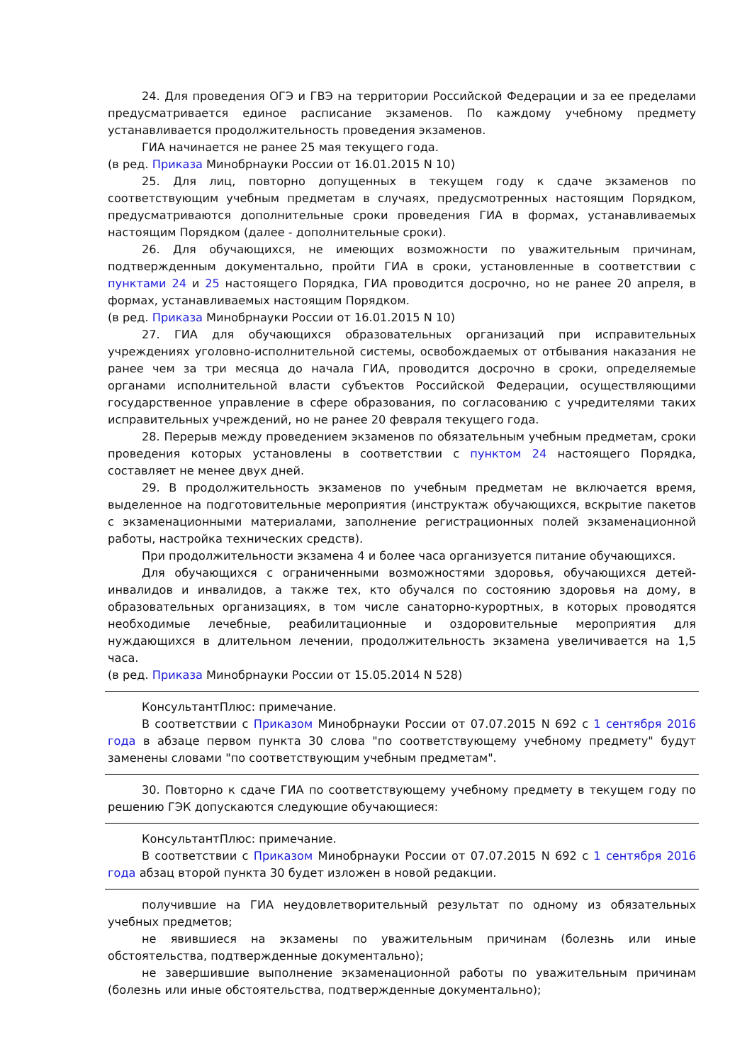24. Для проведения ОГЭ и ГВЭ на территории Российской Федерации и за ее пределами предусматривается единое расписание экзаменов. По каждому учебному предмету устанавливается продолжительность проведения экзаменов.
ГИА начинается не ранее 25 мая текущего года.
(в ред. Приказа Минобрнауки России от 16.01.2015 N 10)
25. Для лиц, повторно допущенных в текущем году к сдаче экзаменов по соответствующим учебным предметам в случаях, предусмотренных настоящим Порядком, предусматриваются дополнительные сроки проведения ГИА в формах, устанавливаемых настоящим Порядком (далее - дополнительные сроки).
26. Для обучающихся, не имеющих возможности по уважительным причинам, подтвержденным документально, пройти ГИА в сроки, установленные в соответствии с пунктами 24 и 25 настоящего Порядка, ГИА проводится досрочно, но не ранее 20 апреля, в формах, устанавливаемых настоящим Порядком.
(в ред. Приказа Минобрнауки России от 16.01.2015 N 10)
27. ГИА для обучающихся образовательных организаций при исправительных учреждениях уголовно-исполнительной системы, освобождаемых от отбывания наказания не ранее чем за три месяца до начала ГИА, проводится досрочно в сроки, определяемые органами исполнительной власти субъектов Российской Федерации, осуществляющими государственное управление в сфере образования, по согласованию с учредителями таких исправительных учреждений, но не ранее 20 февраля текущего года.
28. Перерыв между проведением экзаменов по обязательным учебным предметам, сроки проведения которых установлены в соответствии с пунктом 24 настоящего Порядка, составляет не менее двух дней.
29. В продолжительность экзаменов по учебным предметам не включается время, выделенное на подготовительные мероприятия (инструктаж обучающихся, вскрытие пакетов с экзаменационными материалами, заполнение регистрационных полей экзаменационной работы, настройка технических средств).
При продолжительности экзамена 4 и более часа организуется питание обучающихся.
Для обучающихся с ограниченными возможностями здоровья, обучающихся детей-инвалидов и инвалидов, а также тех, кто обучался по состоянию здоровья на дому, в образовательных организациях, в том числе санаторно-курортных, в которых проводятся необходимые лечебные, реабилитационные и оздоровительные мероприятия для нуждающихся в длительном лечении, продолжительность экзамена увеличивается на 1,5 часа.
(в ред. Приказа Минобрнауки России от 15.05.2014 N 528)
КонсультантПлюс: примечание.
В соответствии с Приказом Минобрнауки России от 07.07.2015 N 692 с 1 сентября 2016 года в абзаце первом пункта 30 слова "по соответствующему учебному предмету" будут заменены словами "по соответствующим учебным предметам".
30. Повторно к сдаче ГИА по соответствующему учебному предмету в текущем году по решению ГЭК допускаются следующие обучающиеся:
КонсультантПлюс: примечание.
В соответствии с Приказом Минобрнауки России от 07.07.2015 N 692 с 1 сентября 2016 года абзац второй пункта 30 будет изложен в новой редакции.
получившие на ГИА неудовлетворительный результат по одному из обязательных учебных предметов;
не явившиеся на экзамены по уважительным причинам (болезнь или иные обстоятельства, подтвержденные документально);
не завершившие выполнение экзаменационной работы по уважительным причинам (болезнь или иные обстоятельства, подтвержденные документально);